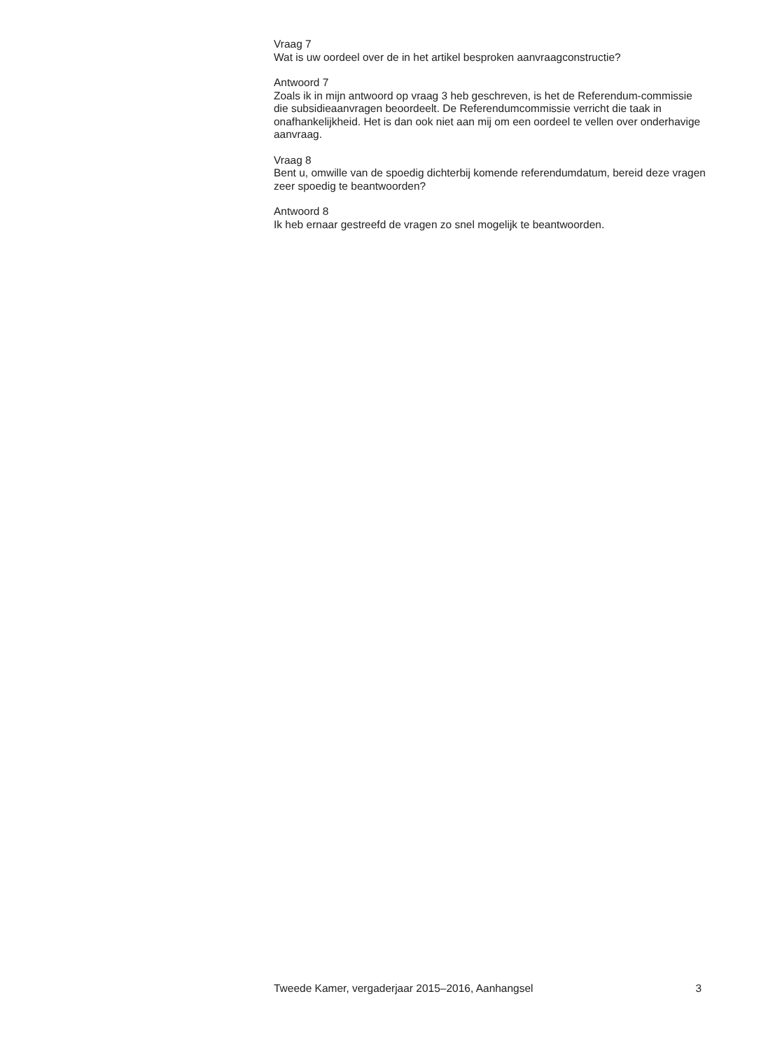Vraag 7
Wat is uw oordeel over de in het artikel besproken aanvraagconstructie?
Antwoord 7
Zoals ik in mijn antwoord op vraag 3 heb geschreven, is het de Referendum-commissie die subsidieaanvragen beoordeelt. De Referendumcommissie verricht die taak in onafhankelijkheid. Het is dan ook niet aan mij om een oordeel te vellen over onderhavige aanvraag.
Vraag 8
Bent u, omwille van de spoedig dichterbij komende referendumdatum, bereid deze vragen zeer spoedig te beantwoorden?
Antwoord 8
Ik heb ernaar gestreefd de vragen zo snel mogelijk te beantwoorden.
Tweede Kamer, vergaderjaar 2015–2016, Aanhangsel 3